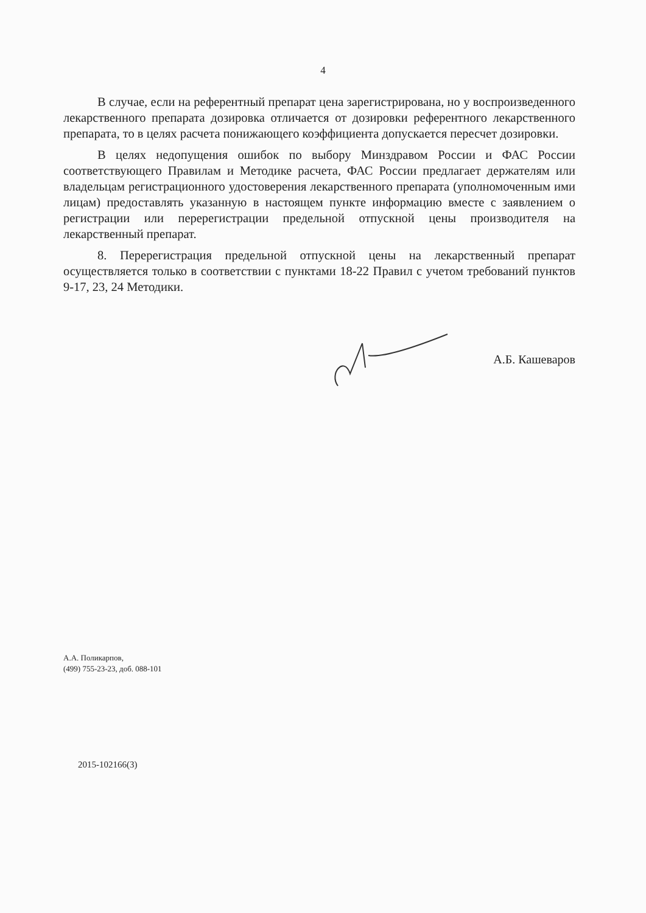4
В случае, если на референтный препарат цена зарегистрирована, но у воспроизведенного лекарственного препарата дозировка отличается от дозировки референтного лекарственного препарата, то в целях расчета понижающего коэффициента допускается пересчет дозировки.
В целях недопущения ошибок по выбору Минздравом России и ФАС России соответствующего Правилам и Методике расчета, ФАС России предлагает держателям или владельцам регистрационного удостоверения лекарственного препарата (уполномоченным ими лицам) предоставлять указанную в настоящем пункте информацию вместе с заявлением о регистрации или перерегистрации предельной отпускной цены производителя на лекарственный препарат.
8. Перерегистрация предельной отпускной цены на лекарственный препарат осуществляется только в соответствии с пунктами 18-22 Правил с учетом требований пунктов 9-17, 23, 24 Методики.
А.Б. Кашеваров
А.А. Поликарпов,
(499) 755-23-23, доб. 088-101
2015-102166(3)